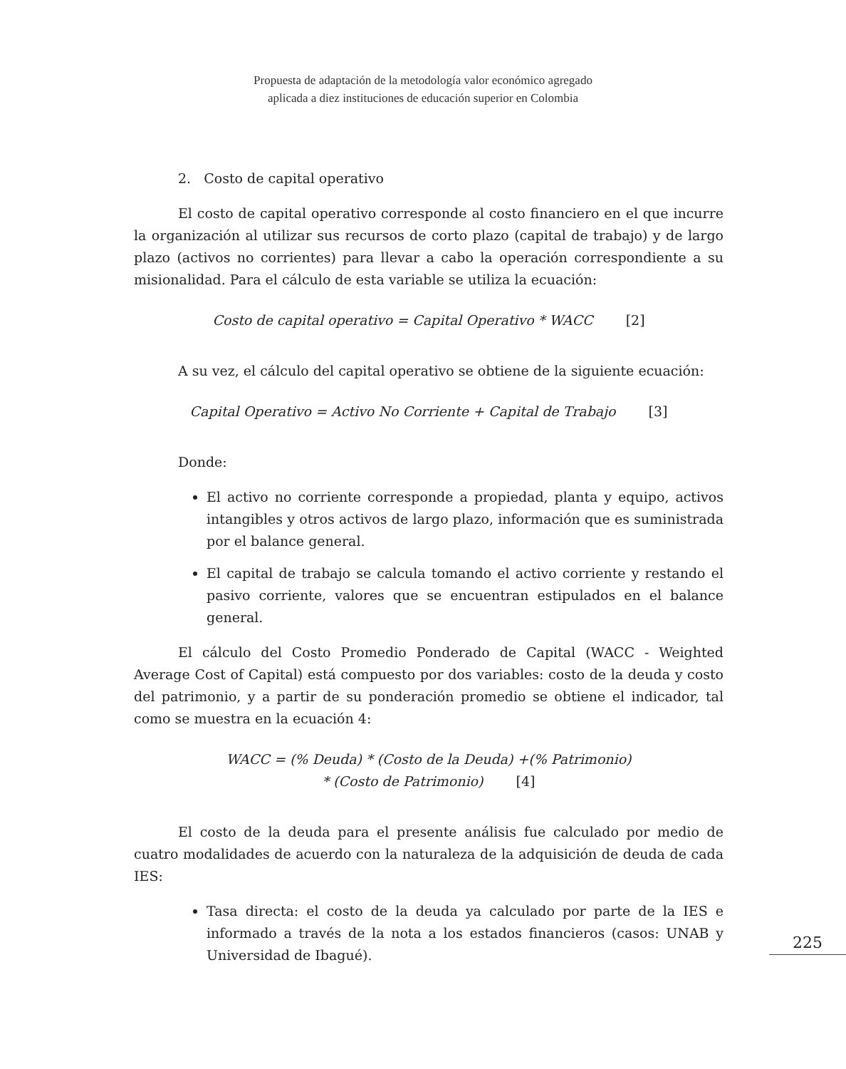Propuesta de adaptación de la metodología valor económico agregado
aplicada a diez instituciones de educación superior en Colombia
2. Costo de capital operativo
El costo de capital operativo corresponde al costo financiero en el que incurre la organización al utilizar sus recursos de corto plazo (capital de trabajo) y de largo plazo (activos no corrientes) para llevar a cabo la operación correspondiente a su misionalidad. Para el cálculo de esta variable se utiliza la ecuación:
Costo de capital operativo = Capital Operativo * WACC [2]
A su vez, el cálculo del capital operativo se obtiene de la siguiente ecuación:
Capital Operativo = Activo No Corriente + Capital de Trabajo [3]
Donde:
El activo no corriente corresponde a propiedad, planta y equipo, activos intangibles y otros activos de largo plazo, información que es suministrada por el balance general.
El capital de trabajo se calcula tomando el activo corriente y restando el pasivo corriente, valores que se encuentran estipulados en el balance general.
El cálculo del Costo Promedio Ponderado de Capital (WACC - Weighted Average Cost of Capital) está compuesto por dos variables: costo de la deuda y costo del patrimonio, y a partir de su ponderación promedio se obtiene el indicador, tal como se muestra en la ecuación 4:
WACC = (% Deuda) * (Costo de la Deuda) +(% Patrimonio)
* (Costo de Patrimonio) [4]
El costo de la deuda para el presente análisis fue calculado por medio de cuatro modalidades de acuerdo con la naturaleza de la adquisición de deuda de cada IES:
Tasa directa: el costo de la deuda ya calculado por parte de la IES e informado a través de la nota a los estados financieros (casos: UNAB y Universidad de Ibagué).
225